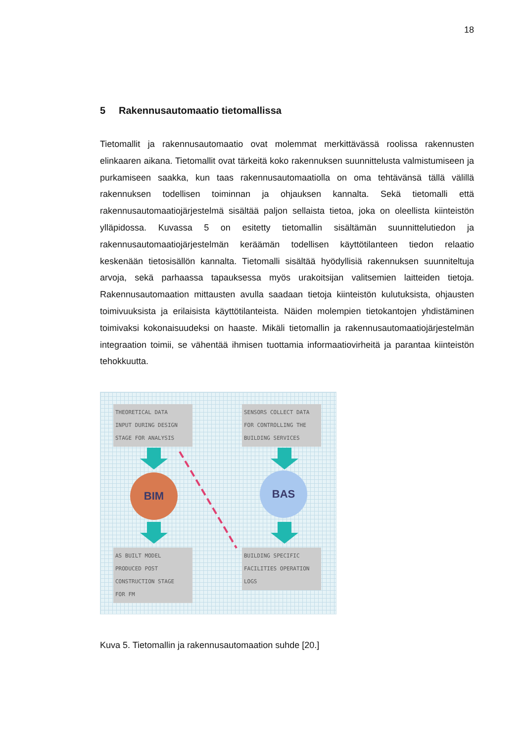18
5 Rakennusautomaatio tietomallissa
Tietomallit ja rakennusautomaatio ovat molemmat merkittävässä roolissa rakennusten elinkaaren aikana. Tietomallit ovat tärkeitä koko rakennuksen suunnittelusta valmistumiseen ja purkamiseen saakka, kun taas rakennusautomaatiolla on oma tehtävänsä tällä välillä rakennuksen todellisen toiminnan ja ohjauksen kannalta. Sekä tietomalli että rakennusautomaatiojärjestelmä sisältää paljon sellaista tietoa, joka on oleellista kiinteistön ylläpidossa. Kuvassa 5 on esitetty tietomallin sisältämän suunnittelutiedon ja rakennusautomaatiojärjestelmän keräämän todellisen käyttötilanteen tiedon relaatio keskenään tietosisällön kannalta. Tietomalli sisältää hyödyllisiä rakennuksen suunniteltuja arvoja, sekä parhaassa tapauksessa myös urakoitsijan valitsemien laitteiden tietoja. Rakennusautomaation mittausten avulla saadaan tietoja kiinteistön kulutuksista, ohjausten toimivuuksista ja erilaisista käyttötilanteista. Näiden molempien tietokantojen yhdistäminen toimivaksi kokonaisuudeksi on haaste. Mikäli tietomallin ja rakennusautomaatiojärjestelmän integraation toimii, se vähentää ihmisen tuottamia informaatiovirheitä ja parantaa kiinteistön tehokkuutta.
THEORETICAL DATA
INPUT DURING DESIGN
STAGE FOR ANALYSIS
SENSORS COLLECT DATA
FOR CONTROLLING THE
BUILDING SERVICES
BIM BAS
AS BUILT MODEL
PRODUCED POST
CONSTRUCTION STAGE
FOR FM
BUILDING SPECIFIC
FACILITIES OPERATION
LOGS
Kuva 5. Tietomallin ja rakennusautomaation suhde [20.]